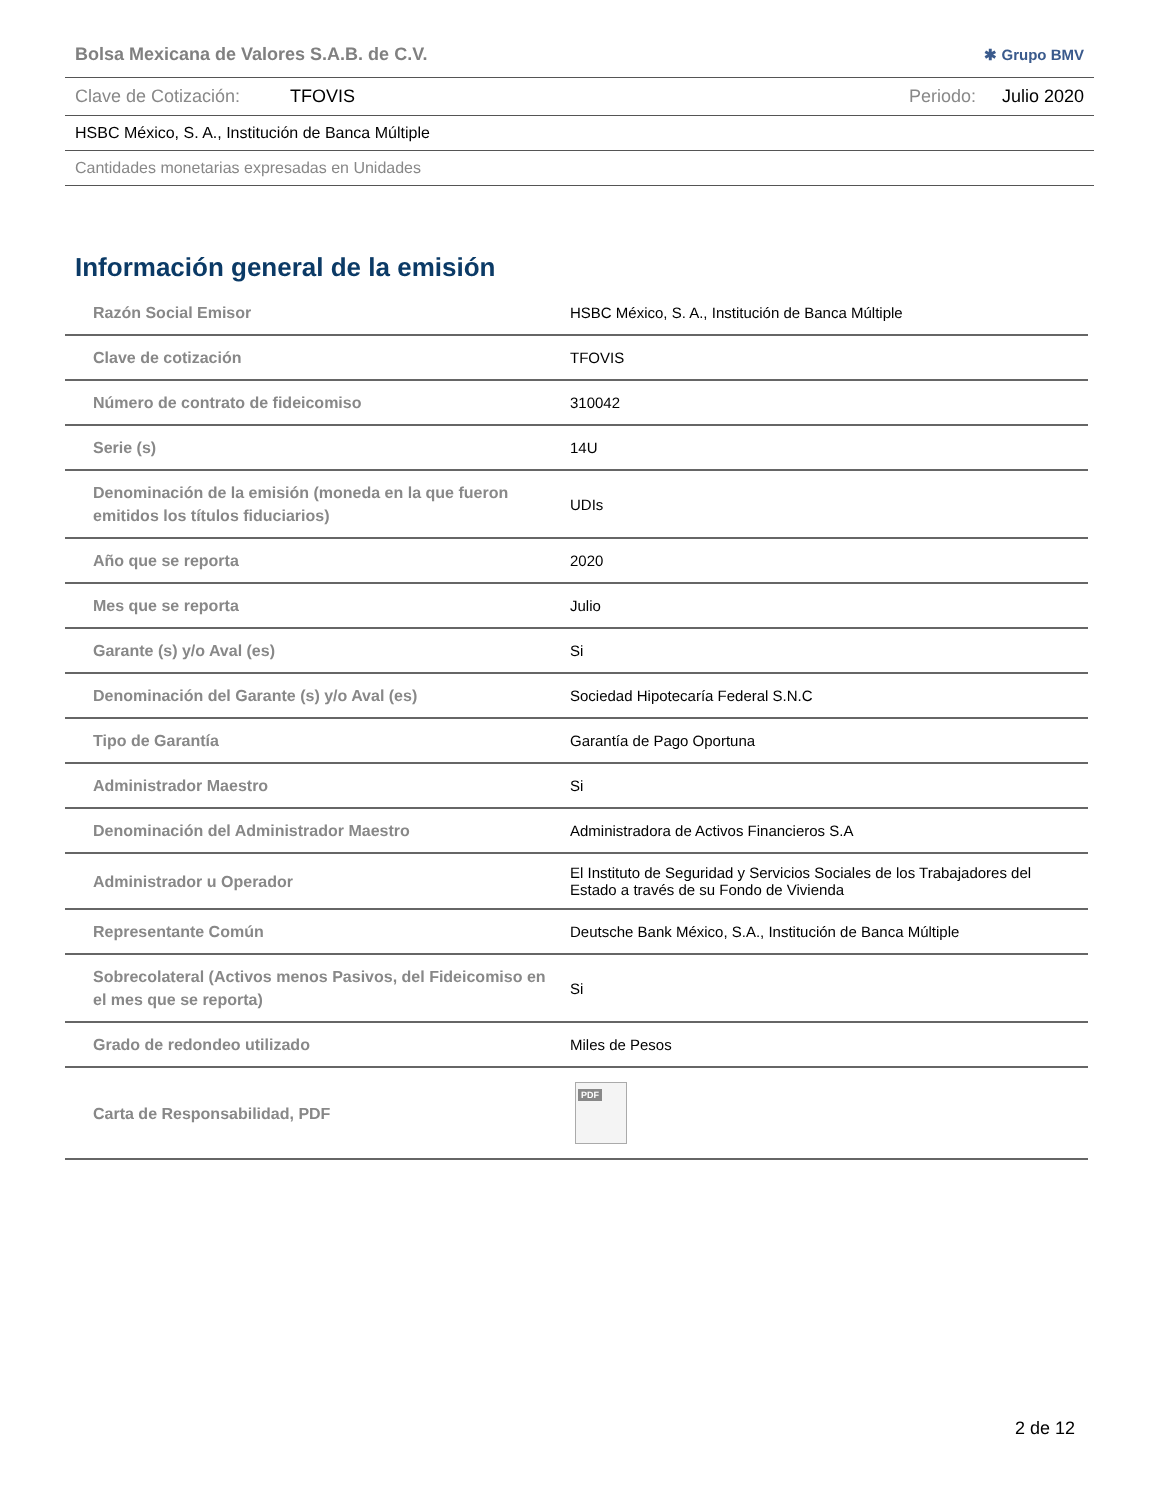Bolsa Mexicana de Valores S.A.B. de C.V. ✱ Grupo BMV
Clave de Cotización: TFOVIS Periodo: Julio 2020
HSBC México, S. A., Institución de Banca Múltiple
Cantidades monetarias expresadas en Unidades
Información general de la emisión
| Razón Social Emisor | HSBC México, S. A., Institución de Banca Múltiple |
| Clave de cotización | TFOVIS |
| Número de contrato de fideicomiso | 310042 |
| Serie (s) | 14U |
| Denominación de la emisión (moneda en la que fueron emitidos los títulos fiduciarios) | UDIs |
| Año que se reporta | 2020 |
| Mes que se reporta | Julio |
| Garante (s) y/o Aval (es) | Si |
| Denominación del Garante (s) y/o Aval (es) | Sociedad Hipotecaría Federal S.N.C |
| Tipo de Garantía | Garantía de Pago Oportuna |
| Administrador Maestro | Si |
| Denominación del Administrador Maestro | Administradora de Activos Financieros S.A |
| Administrador u Operador | El Instituto de Seguridad y Servicios Sociales de los Trabajadores del Estado a través de su Fondo de Vivienda |
| Representante Común | Deutsche Bank México, S.A., Institución de Banca Múltiple |
| Sobrecolateral (Activos menos Pasivos, del Fideicomiso en el mes que se reporta) | Si |
| Grado de redondeo utilizado | Miles de Pesos |
| Carta de Responsabilidad, PDF | PDF |
2 de 12